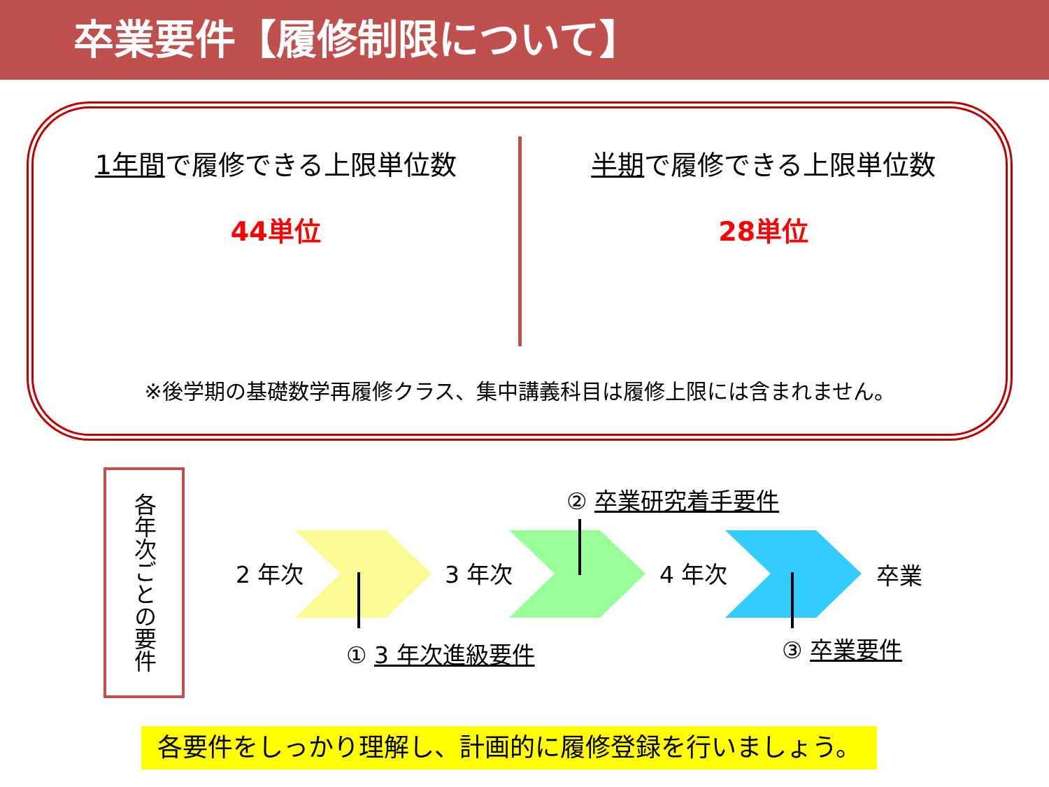卒業要件【履修制限について】
1年間で履修できる上限単位数
44単位
半期で履修できる上限単位数
28単位
※後学期の基礎数学再履修クラス、集中講義科目は履修上限には含まれません。
各年次ごとの要件
② 卒業研究着手要件
2 年次 3 年次 4 年次 卒業
① 3 年次進級要件 ③ 卒業要件
各要件をしっかり理解し、計画的に履修登録を行いましょう。